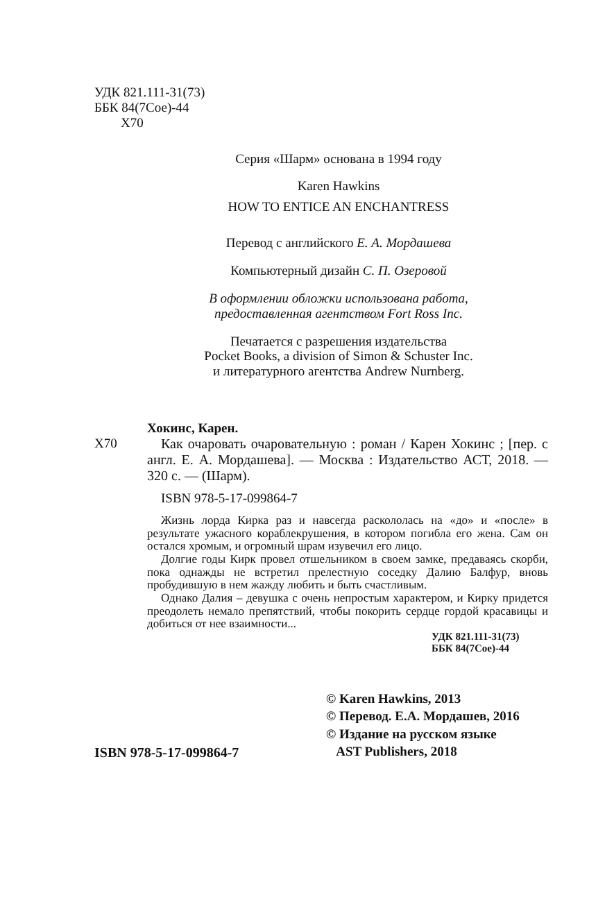УДК 821.111-31(73)
ББК 84(7Сое)-44
Х70
Серия «Шарм» основана в 1994 году
Karen Hawkins
HOW TO ENTICE AN ENCHANTRESS
Перевод с английского Е. А. Мордашева
Компьютерный дизайн С. П. Озеровой
В оформлении обложки использована работа,
предоставленная агентством Fort Ross Inc.
Печатается с разрешения издательства
Pocket Books, a division of Simon & Schuster Inc.
и литературного агентства Andrew Nurnberg.
Х70 Хокинс, Карен.
Как очаровать очаровательную : роман / Карен Хокинс ; [пер. с англ. Е. А. Мордашева]. — Москва : Издательство АСТ, 2018. — 320 с. — (Шарм).
ISBN 978-5-17-099864-7
Жизнь лорда Кирка раз и навсегда раскололась на «до» и «после» в результате ужасного кораблекрушения, в котором погибла его жена. Сам он остался хромым, и огромный шрам изувечил его лицо.
Долгие годы Кирк провел отшельником в своем замке, предаваясь скорби, пока однажды не встретил прелестную соседку Далию Балфур, вновь пробудившую в нем жажду любить и быть счастливым.
Однако Далия – девушка с очень непростым характером, и Кирку придется преодолеть немало препятствий, чтобы покорить сердце гордой красавицы и добиться от нее взаимности...
УДК 821.111-31(73)
ББК 84(7Сое)-44
ISBN 978-5-17-099864-7
© Karen Hawkins, 2013
© Перевод. Е.А. Мордашев, 2016
© Издание на русском языке
AST Publishers, 2018